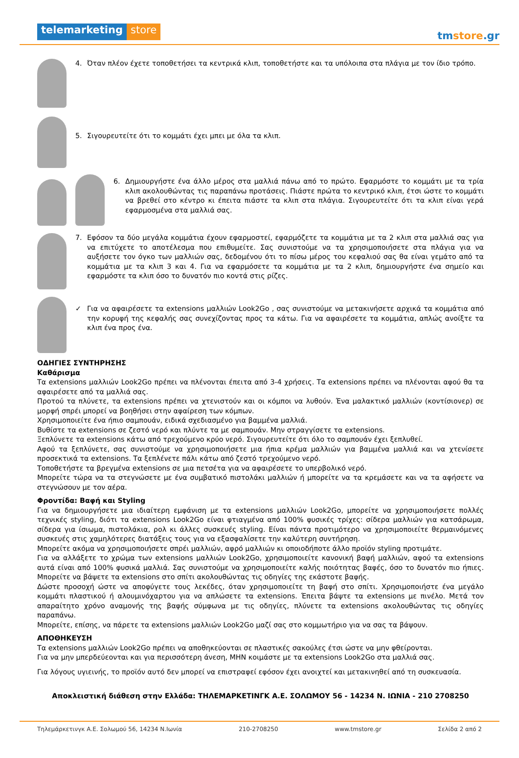telemarketing store
tmstore.gr
4. Όταν πλέον έχετε τοποθετήσει τα κεντρικά κλιπ, τοποθετήστε και τα υπόλοιπα στα πλάγια με τον ίδιο τρόπο.
5. Σιγουρευτείτε ότι το κομμάτι έχει μπει με όλα τα κλιπ.
6. Δημιουργήστε ένα άλλο μέρος στα μαλλιά πάνω από το πρώτο. Εφαρμόστε το κομμάτι με τα τρία κλιπ ακολουθώντας τις παραπάνω προτάσεις. Πιάστε πρώτα το κεντρικό κλιπ, έτσι ώστε το κομμάτι να βρεθεί στο κέντρο κι έπειτα πιάστε τα κλιπ στα πλάγια. Σιγουρευτείτε ότι τα κλιπ είναι γερά εφαρμοσμένα στα μαλλιά σας.
7. Εφόσον τα δύο μεγάλα κομμάτια έχουν εφαρμοστεί, εφαρμόζετε τα κομμάτια με τα 2 κλιπ στα μαλλιά σας για να επιτύχετε το αποτέλεσμα που επιθυμείτε. Σας συνιστούμε να τα χρησιμοποιήσετε στα πλάγια για να αυξήσετε τον όγκο των μαλλιών σας, δεδομένου ότι το πίσω μέρος του κεφαλιού σας θα είναι γεμάτο από τα κομμάτια με τα κλιπ 3 και 4. Για να εφαρμόσετε τα κομμάτια με τα 2 κλιπ, δημιουργήστε ένα σημείο και εφαρμόστε τα κλιπ όσο το δυνατόν πιο κοντά στις ρίζες.
✓ Για να αφαιρέσετε τα extensions μαλλιών Look2Go , σας συνιστούμε να μετακινήσετε αρχικά τα κομμάτια από την κορυφή της κεφαλής σας συνεχίζοντας προς τα κάτω. Για να αφαιρέσετε τα κομμάτια, απλώς ανοίξτε τα κλιπ ένα προς ένα.
ΟΔΗΓΙΕΣ ΣΥΝΤΗΡΗΣΗΣ
Καθάρισμα
Τα extensions μαλλιών Look2Go πρέπει να πλένονται έπειτα από 3-4 χρήσεις. Τα extensions πρέπει να πλένονται αφού θα τα αφαιρέσετε από τα μαλλιά σας.
Προτού τα πλύνετε, τα extensions πρέπει να χτενιστούν και οι κόμποι να λυθούν. Ένα μαλακτικό μαλλιών (κοντίσιονερ) σε μορφή σπρέι μπορεί να βοηθήσει στην αφαίρεση των κόμπων.
Χρησιμοποιείτε ένα ήπιο σαμπουάν, ειδικά σχεδιασμένο για βαμμένα μαλλιά.
Βυθίστε τα extensions σε ζεστό νερό και πλύντε τα με σαμπουάν. Μην στραγγίσετε τα extensions.
Ξεπλύνετε τα extensions κάτω από τρεχούμενο κρύο νερό. Σιγουρευτείτε ότι όλο το σαμπουάν έχει ξεπλυθεί.
Αφού τα ξεπλύνετε, σας συνιστούμε να χρησιμοποιήσετε μια ήπια κρέμα μαλλιών για βαμμένα μαλλιά και να χτενίσετε προσεκτικά τα extensions. Τα ξεπλένετε πάλι κάτω από ζεστό τρεχούμενο νερό.
Τοποθετήστε τα βρεγμένα extensions σε μια πετσέτα για να αφαιρέσετε το υπερβολικό νερό.
Μπορείτε τώρα να τα στεγνώσετε με ένα συμβατικό πιστολάκι μαλλιών ή μπορείτε να τα κρεμάσετε και να τα αφήσετε να στεγνώσουν με τον αέρα.
Φροντίδα: Βαφή και Styling
Για να δημιουργήσετε μια ιδιαίτερη εμφάνιση με τα extensions μαλλιών Look2Go, μπορείτε να χρησιμοποιήσετε πολλές τεχνικές styling, διότι τα extensions Look2Go είναι φτιαγμένα από 100% φυσικές τρίχες: σίδερα μαλλιών για κατσάρωμα, σίδερα για ίσιωμα, πιστολάκια, ρολ κι άλλες συσκευές styling. Είναι πάντα προτιμότερο να χρησιμοποιείτε θερμαινόμενες συσκευές στις χαμηλότερες διατάξεις τους για να εξασφαλίσετε την καλύτερη συντήρηση.
Μπορείτε ακόμα να χρησιμοποιήσετε σπρέι μαλλιών, αφρό μαλλιών κι οποιοδήποτε άλλο προϊόν styling προτιμάτε.
Για να αλλάξετε το χρώμα των extensions μαλλιών Look2Go, χρησιμοποιείτε κανονική βαφή μαλλιών, αφού τα extensions αυτά είναι από 100% φυσικά μαλλιά. Σας συνιστούμε να χρησιμοποιείτε καλής ποιότητας βαφές, όσο το δυνατόν πιο ήπιες. Μπορείτε να βάψετε τα extensions στο σπίτι ακολουθώντας τις οδηγίες της εκάστοτε βαφής.
Δώστε προσοχή ώστε να αποφύγετε τους λεκέδες, όταν χρησιμοποιείτε τη βαφή στο σπίτι. Χρησιμοποιήστε ένα μεγάλο κομμάτι πλαστικού ή αλουμινόχαρτου για να απλώσετε τα extensions. Έπειτα βάψτε τα extensions με πινέλο. Μετά τον απαραίτητο χρόνο αναμονής της βαφής σύμφωνα με τις οδηγίες, πλύνετε τα extensions ακολουθώντας τις οδηγίες παραπάνω.
Μπορείτε, επίσης, να πάρετε τα extensions μαλλιών Look2Go μαζί σας στο κομμωτήριο για να σας τα βάψουν.
ΑΠΟΘΗΚΕΥΣΗ
Τα extensions μαλλιών Look2Go πρέπει να αποθηκεύονται σε πλαστικές σακούλες έτσι ώστε να μην φθείρονται.
Για να μην μπερδεύεονται και για περισσότερη άνεση, ΜΗΝ κοιμάστε με τα extensions Look2Go στα μαλλιά σας.
Για λόγους υγιεινής, το προϊόν αυτό δεν μπορεί να επιστραφεί εφόσον έχει ανοιχτεί και μετακινηθεί από τη συσκευασία.
Αποκλειστική διάθεση στην Ελλάδα: ΤΗΛΕΜΑΡΚΕΤΙΝΓΚ Α.Ε. ΣΟΛΩΜΟΥ 56 - 14234 Ν. ΙΩΝΙΑ - 210 2708250
Τηλεμάρκετινγκ Α.Ε. Σολωμού 56, 14234 Ν.Ιωνία 210-2708250 www.tmstore.gr Σελίδα 2 από 2